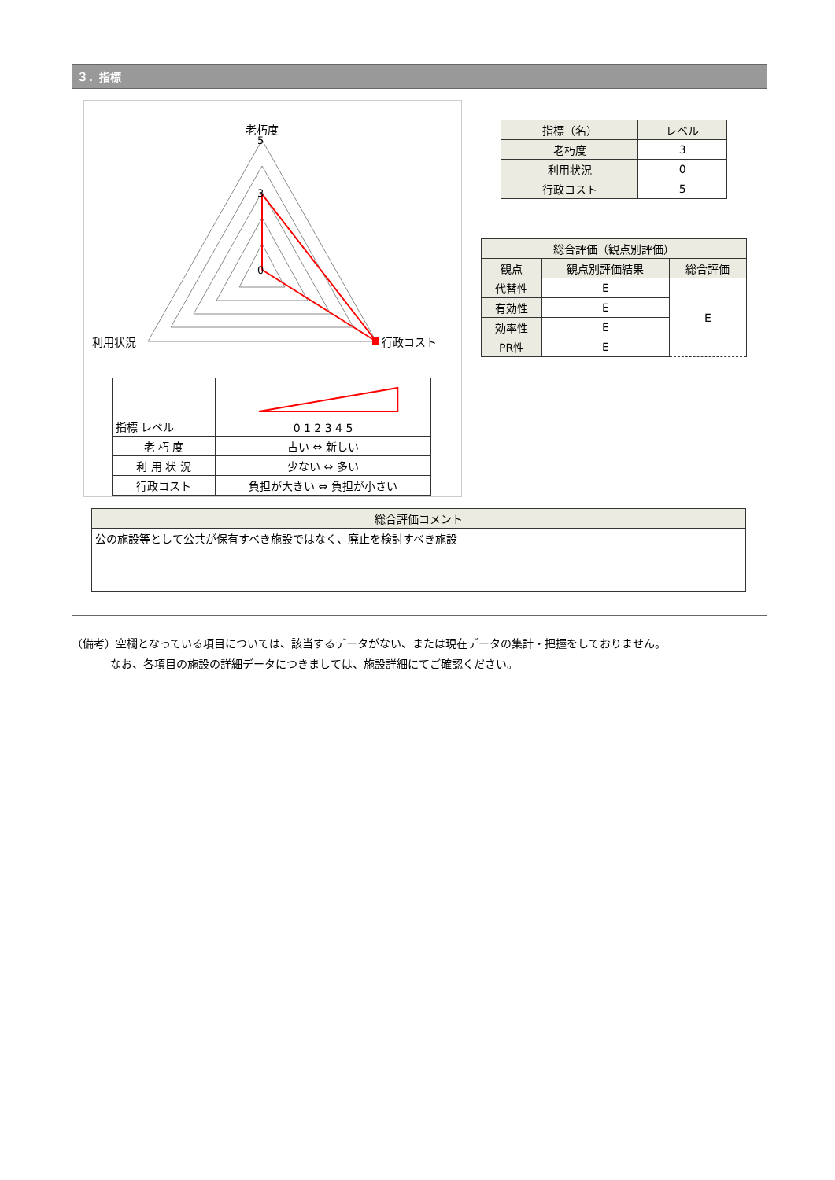３．指標
老朽度
利用状況
行政コスト
5
3
0
| 指標 レベル | 0 1 2 3 4 5 |
| 老 朽 度 | 古い ⇔ 新しい |
| 利 用 状 況 | 少ない ⇔ 多い |
| 行政コスト | 負担が大きい ⇔ 負担が小さい |
| 指標（名） | レベル |
| --- | --- |
| 老朽度 | 3 |
| 利用状況 | 0 |
| 行政コスト | 5 |
| 総合評価（観点別評価） | | |
| --- | --- | --- |
| 観点 | 観点別評価結果 | 総合評価 |
| 代替性 | E | E |
| 有効性 | E | |
| 効率性 | E | |
| PR性 | E | |
| 総合評価コメント |
| --- |
| 公の施設等として公共が保有すべき施設ではなく、廃止を検討すべき施設 |
（備考）空欄となっている項目については、該当するデータがない、または現在データの集計・把握をしておりません。
    なお、各項目の施設の詳細データにつきましては、施設詳細にてご確認ください。